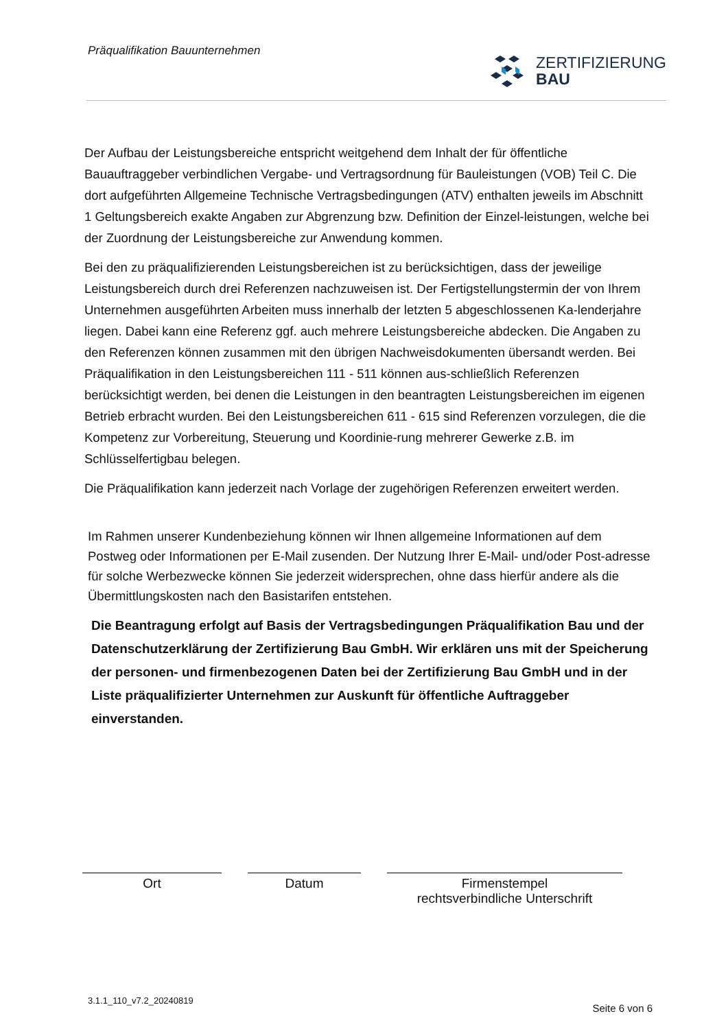Präqualifikation Bauunternehmen
ZERTIFIZIERUNG
BAU
Der Aufbau der Leistungsbereiche entspricht weitgehend dem Inhalt der für öffentliche Bauauftraggeber verbindlichen Vergabe- und Vertragsordnung für Bauleistungen (VOB) Teil C. Die dort aufgeführten Allgemeine Technische Vertragsbedingungen (ATV) enthalten jeweils im Abschnitt 1 Geltungsbereich exakte Angaben zur Abgrenzung bzw. Definition der Einzel-leistungen, welche bei der Zuordnung der Leistungsbereiche zur Anwendung kommen.
Bei den zu präqualifizierenden Leistungsbereichen ist zu berücksichtigen, dass der jeweilige Leistungsbereich durch drei Referenzen nachzuweisen ist. Der Fertigstellungstermin der von Ihrem Unternehmen ausgeführten Arbeiten muss innerhalb der letzten 5 abgeschlossenen Ka-lenderjahre liegen. Dabei kann eine Referenz ggf. auch mehrere Leistungsbereiche abdecken. Die Angaben zu den Referenzen können zusammen mit den übrigen Nachweisdokumenten übersandt werden. Bei Präqualifikation in den Leistungsbereichen 111 - 511 können aus-schließlich Referenzen berücksichtigt werden, bei denen die Leistungen in den beantragten Leistungsbereichen im eigenen Betrieb erbracht wurden. Bei den Leistungsbereichen 611 - 615 sind Referenzen vorzulegen, die die Kompetenz zur Vorbereitung, Steuerung und Koordinie-rung mehrerer Gewerke z.B. im Schlüsselfertigbau belegen.
Die Präqualifikation kann jederzeit nach Vorlage der zugehörigen Referenzen erweitert werden.
Im Rahmen unserer Kundenbeziehung können wir Ihnen allgemeine Informationen auf dem Postweg oder Informationen per E-Mail zusenden. Der Nutzung Ihrer E-Mail- und/oder Post-adresse für solche Werbezwecke können Sie jederzeit widersprechen, ohne dass hierfür andere als die Übermittlungskosten nach den Basistarifen entstehen.
Die Beantragung erfolgt auf Basis der Vertragsbedingungen Präqualifikation Bau und der Datenschutzerklärung der Zertifizierung Bau GmbH. Wir erklären uns mit der Speicherung der personen- und firmenbezogenen Daten bei der Zertifizierung Bau GmbH und in der Liste präqualifizierter Unternehmen zur Auskunft für öffentliche Auftraggeber einverstanden.
Ort Datum Firmenstempel
rechtsverbindliche Unterschrift
3.1.1_110_v7.2_20240819 Seite 6 von 6